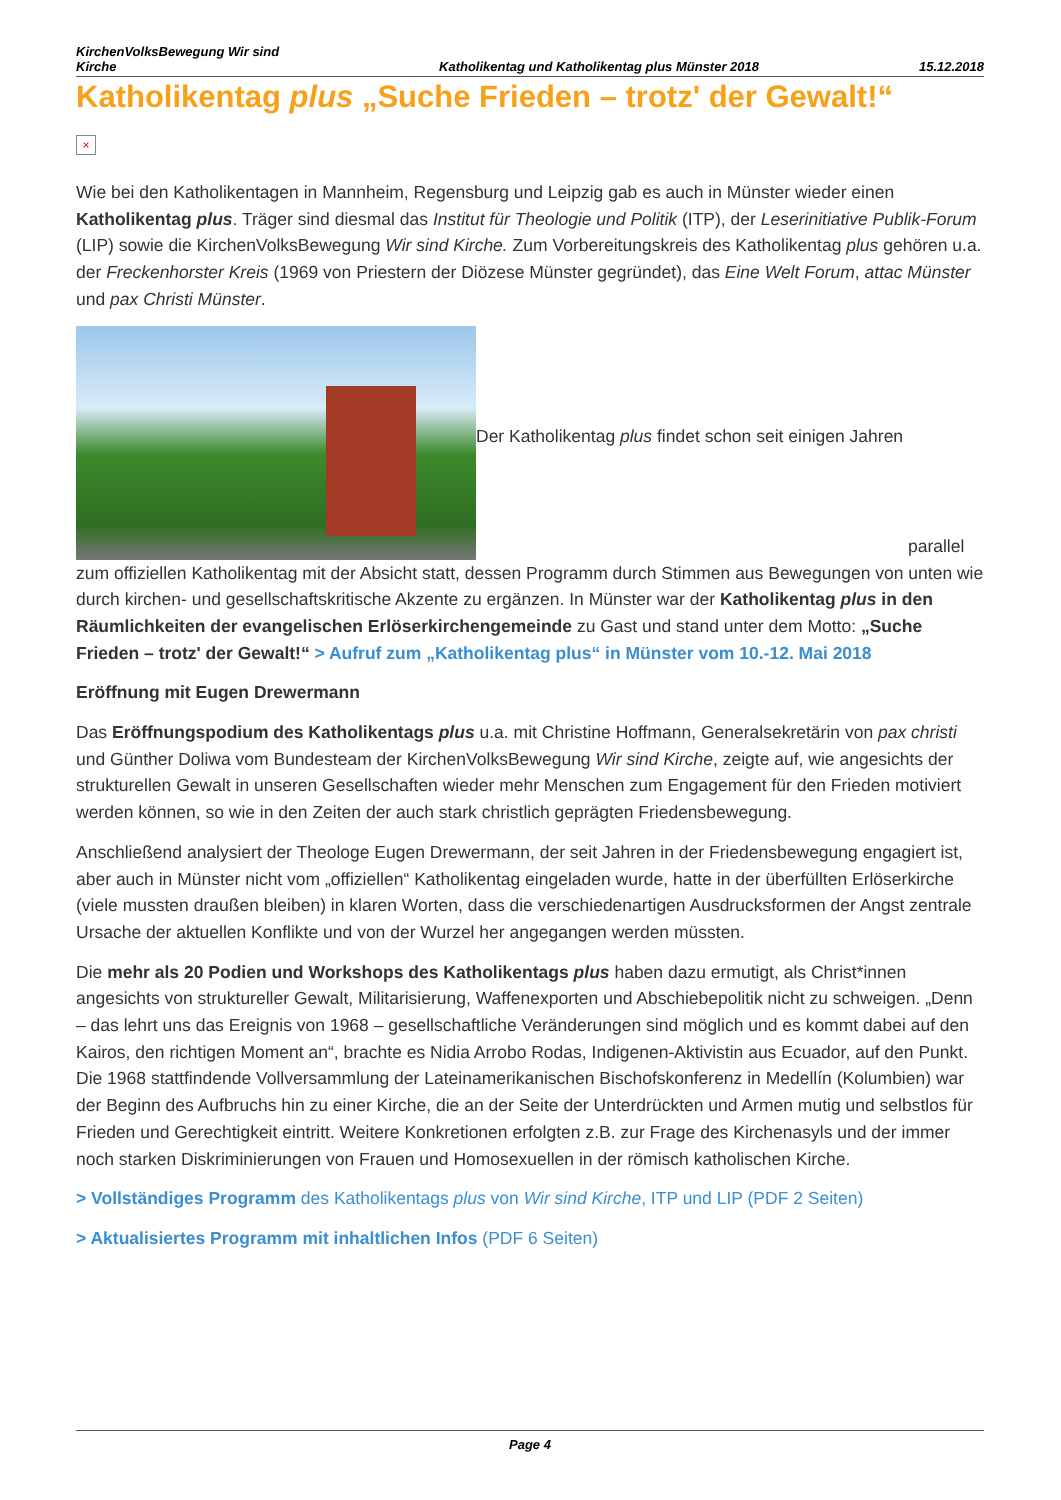KirchenVolksBewegung Wir sind
Kirche Katholikentag und Katholikentag plus Münster 2018 15.12.2018
Katholikentag plus „Suche Frieden – trotz' der Gewalt!“
×
Wie bei den Katholikentagen in Mannheim, Regensburg und Leipzig gab es auch in Münster wieder einen Katholikentag plus. Träger sind diesmal das Institut für Theologie und Politik (ITP), der Leserinitiative Publik-Forum (LIP) sowie die KirchenVolksBewegung Wir sind Kirche. Zum Vorbereitungskreis des Katholikentag plus gehören u.a. der Freckenhorster Kreis (1969 von Priestern der Diözese Münster gegründet), das Eine Welt Forum, attac Münster und pax Christi Münster.
Der Katholikentag plus findet schon seit einigen Jahren parallel zum offiziellen Katholikentag mit der Absicht statt, dessen Programm durch Stimmen aus Bewegungen von unten wie durch kirchen- und gesellschaftskritische Akzente zu ergänzen. In Münster war der Katholikentag plus in den Räumlichkeiten der evangelischen Erlöserkirchengemeinde zu Gast und stand unter dem Motto: „Suche Frieden – trotz' der Gewalt!“ > Aufruf zum „Katholikentag plus“ in Münster vom 10.-12. Mai 2018
Eröffnung mit Eugen Drewermann
Das Eröffnungspodium des Katholikentags plus u.a. mit Christine Hoffmann, Generalsekretärin von pax christi und Günther Doliwa vom Bundesteam der KirchenVolksBewegung Wir sind Kirche, zeigte auf, wie angesichts der strukturellen Gewalt in unseren Gesellschaften wieder mehr Menschen zum Engagement für den Frieden motiviert werden können, so wie in den Zeiten der auch stark christlich geprägten Friedensbewegung.
Anschließend analysiert der Theologe Eugen Drewermann, der seit Jahren in der Friedensbewegung engagiert ist, aber auch in Münster nicht vom „offiziellen“ Katholikentag eingeladen wurde, hatte in der überfüllten Erlöserkirche (viele mussten draußen bleiben) in klaren Worten, dass die verschiedenartigen Ausdrucksformen der Angst zentrale Ursache der aktuellen Konflikte und von der Wurzel her angegangen werden müssten.
Die mehr als 20 Podien und Workshops des Katholikentags plus haben dazu ermutigt, als Christ*innen angesichts von struktureller Gewalt, Militarisierung, Waffenexporten und Abschiebepolitik nicht zu schweigen. „Denn – das lehrt uns das Ereignis von 1968 – gesellschaftliche Veränderungen sind möglich und es kommt dabei auf den Kairos, den richtigen Moment an“, brachte es Nidia Arrobo Rodas, Indigenen-Aktivistin aus Ecuador, auf den Punkt. Die 1968 stattfindende Vollversammlung der Lateinamerikanischen Bischofskonferenz in Medellín (Kolumbien) war der Beginn des Aufbruchs hin zu einer Kirche, die an der Seite der Unterdrückten und Armen mutig und selbstlos für Frieden und Gerechtigkeit eintritt. Weitere Konkretionen erfolgten z.B. zur Frage des Kirchenasyls und der immer noch starken Diskriminierungen von Frauen und Homosexuellen in der römisch katholischen Kirche.
> Vollständiges Programm des Katholikentags plus von Wir sind Kirche, ITP und LIP (PDF 2 Seiten)
> Aktualisiertes Programm mit inhaltlichen Infos (PDF 6 Seiten)
Page 4